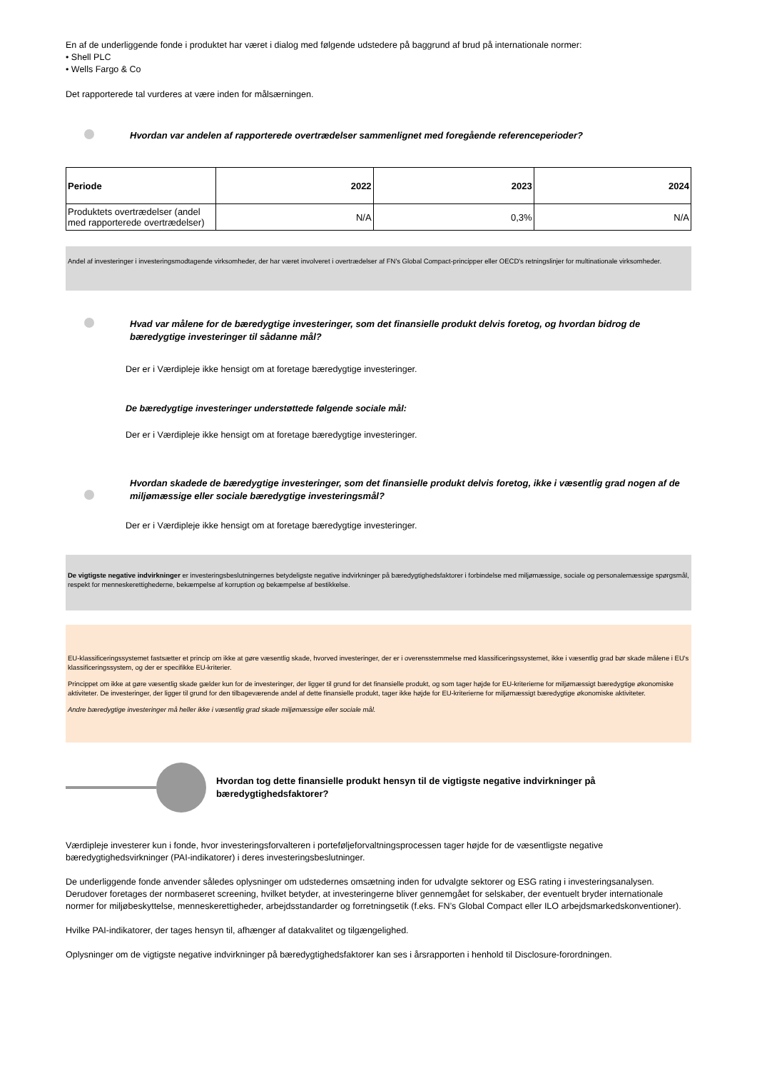En af de underliggende fonde i produktet har været i dialog med følgende udstedere på baggrund af brud på internationale normer:
• Shell PLC
• Wells Fargo & Co
Det rapporterede tal vurderes at være inden for målsærningen.
Hvordan var andelen af rapporterede overtrædelser sammenlignet med foregående referenceperioder?
| Periode | 2022 | 2023 | 2024 |
| --- | --- | --- | --- |
| Produktets overtrædelser (andel med rapporterede overtrædelser) | N/A | 0,3% | N/A |
Andel af investeringer i investeringsmodtagende virksomheder, der har været involveret i overtrædelser af FN's Global Compact-principper eller OECD's retningslinjer for multinationale virksomheder.
Hvad var målene for de bæredygtige investeringer, som det finansielle produkt delvis foretog, og hvordan bidrog de bæredygtige investeringer til sådanne mål?
Der er i Værdipleje ikke hensigt om at foretage bæredygtige investeringer.
De bæredygtige investeringer understøttede følgende sociale mål:
Der er i Værdipleje ikke hensigt om at foretage bæredygtige investeringer.
Hvordan skadede de bæredygtige investeringer, som det finansielle produkt delvis foretog, ikke i væsentlig grad nogen af de miljømæssige eller sociale bæredygtige investeringsmål?
Der er i Værdipleje ikke hensigt om at foretage bæredygtige investeringer.
De vigtigste negative indvirkninger er investeringsbeslutningernes betydeligste negative indvirkninger på bæredygtighedsfaktorer i forbindelse med miljømæssige, sociale og personalemæssige spørgsmål, respekt for menneskerettighederne, bekæmpelse af korruption og bekæmpelse af bestikkelse.
EU-klassificeringssystemet fastsætter et princip om ikke at gøre væsentlig skade, hvorved investeringer, der er i overensstemmelse med klassificeringssystemet, ikke i væsentlig grad bør skade målene i EU's klassificeringssystem, og der er specifikke EU-kriterier.
Princippet om ikke at gøre væsentlig skade gælder kun for de investeringer, der ligger til grund for det finansielle produkt, og som tager højde for EU-kriterierne for miljømæssigt bæredygtige økonomiske aktiviteter. De investeringer, der ligger til grund for den tilbageværende andel af dette finansielle produkt, tager ikke højde for EU-kriterierne for miljømæssigt bæredygtige økonomiske aktiviteter.
Andre bæredygtige investeringer må heller ikke i væsentlig grad skade miljømæssige eller sociale mål.
Hvordan tog dette finansielle produkt hensyn til de vigtigste negative indvirkninger på bæredygtighedsfaktorer?
Værdipleje investerer kun i fonde, hvor investeringsforvalteren i porteføljeforvaltningsprocessen tager højde for de væsentligste negative bæredygtighedsvirkninger (PAI-indikatorer) i deres investeringsbeslutninger.
De underliggende fonde anvender således oplysninger om udstedernes omsætning inden for udvalgte sektorer og ESG rating i investeringsanalysen. Derudover foretages der normbaseret screening, hvilket betyder, at investeringerne bliver gennemgået for selskaber, der eventuelt bryder internationale normer for miljøbeskyttelse, menneskerettigheder, arbejdsstandarder og forretningsetik (f.eks. FN’s Global Compact eller ILO arbejdsmarkedskonventioner).
Hvilke PAI-indikatorer, der tages hensyn til, afhænger af datakvalitet og tilgængelighed.
Oplysninger om de vigtigste negative indvirkninger på bæredygtighedsfaktorer kan ses i årsrapporten i henhold til Disclosure-forordningen.